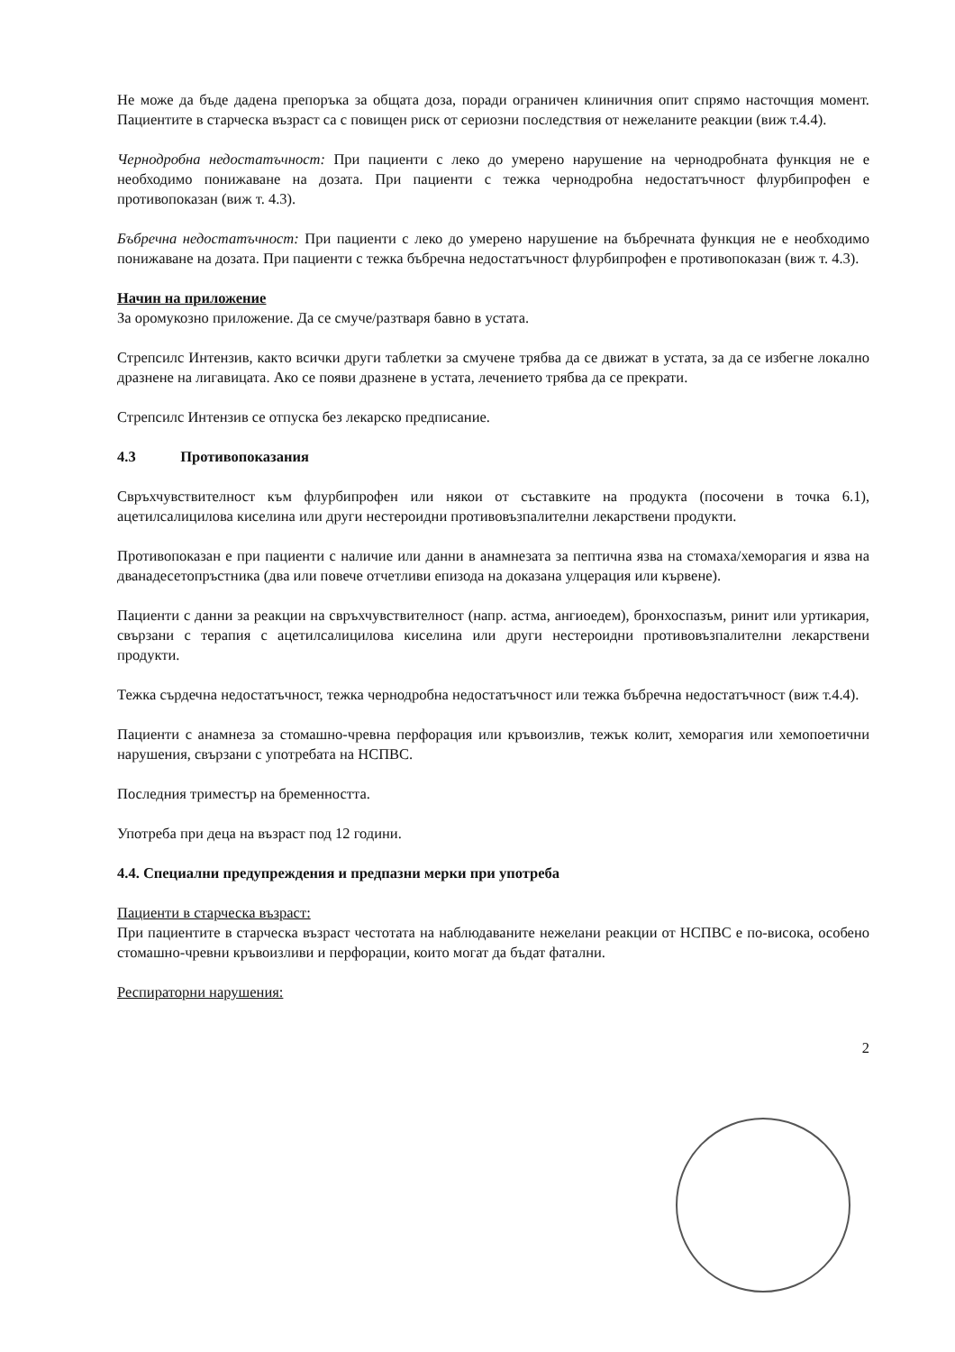Не може да бъде дадена препоръка за общата доза, поради ограничен клиничния опит спрямо насточщия момент. Пациентите в старческа възраст са с повищен риск от сериозни последствия от нежеланите реакции (виж т.4.4).
Чернодробна недостатъчност: При пациенти с леко до умерено нарушение на чернодробната функция не е необходимо понижаване на дозата. При пациенти с тежка чернодробна недостатъчност флурбипрофен е противопоказан (виж т. 4.3).
Бъбречна недостатъчност: При пациенти с леко до умерено нарушение на бъбречната функция не е необходимо понижаване на дозата. При пациенти с тежка бъбречна недостатъчност флурбипрофен е противопоказан (виж т. 4.3).
Начин на приложение
За оромукозно приложение. Да се смуче/разтваря бавно в устата.
Стрепсилс Интензив, както всички други таблетки за смучене трябва да се движат в устата, за да се избегне локално дразнене на лигавицата. Ако се появи дразнене в устата, лечението трябва да се прекрати.
Стрепсилс Интензив се отпуска без лекарско предписание.
4.3 Противопоказания
Свръхчувствителност към флурбипрофен или някои от съставките на продукта (посочени в точка 6.1), ацетилсалицилова киселина или други нестероидни противовъзпалителни лекарствени продукти.
Противопоказан е при пациенти с наличие или данни в анамнезата за пептична язва на стомаха/хеморагия и язва на дванадесетопръстника (два или повече отчетливи епизода на доказана улцерация или кървене).
Пациенти с данни за реакции на свръхчувствителност (напр. астма, ангиоедем), бронхоспазъм, ринит или уртикария, свързани с терапия с ацетилсалицилова киселина или други нестероидни противовъзпалителни лекарствени продукти.
Тежка сърдечна недостатъчност, тежка чернодробна недостатъчност или тежка бъбречна недостатъчност (виж т.4.4).
Пациенти с анамнеза за стомашно-чревна перфорация или кръвоизлив, тежък колит, хеморагия или хемопоетични нарушения, свързани с употребата на НСПВС.
Последния триместър на бременността.
Употреба при деца на възраст под 12 години.
4.4. Специални предупреждения и предпазни мерки при употреба
Пациенти в старческа възраст:
При пациентите в старческа възраст честотата на наблюдаваните нежелани реакции от НСПВС е по-висока, особено стомашно-чревни кръвоизливи и перфорации, които могат да бъдат фатални.
Респираторни нарушения:
2